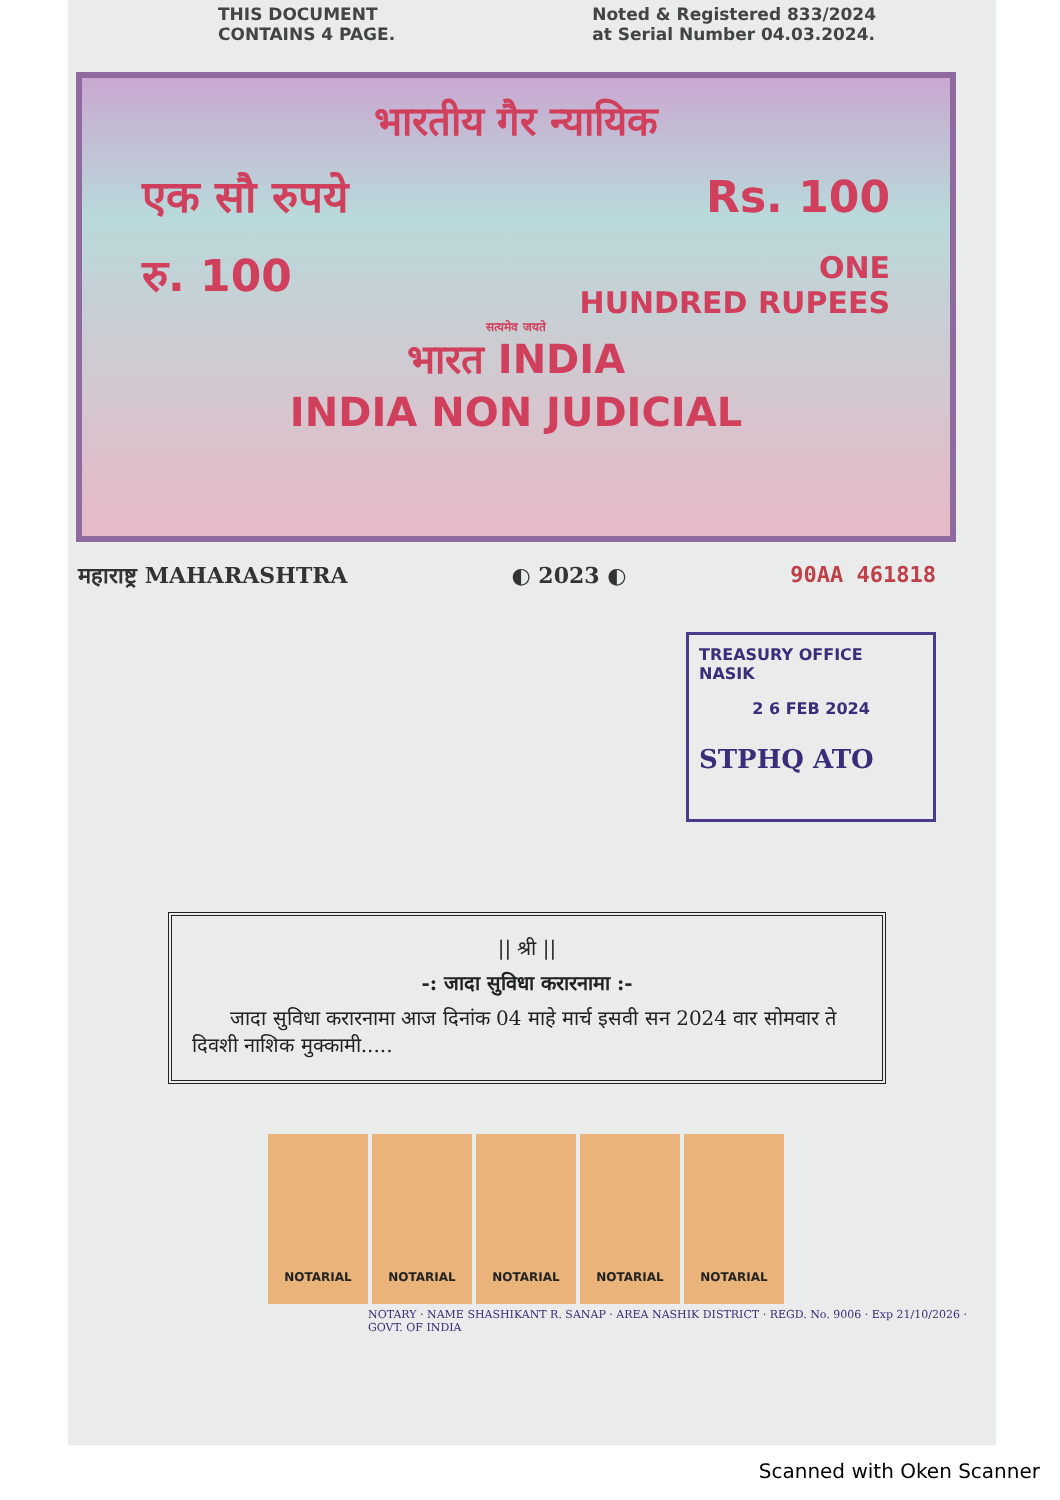THIS DOCUMENT
CONTAINS 4 PAGE.
Noted & Registered 833/2024
at Serial Number 04.03.2024.
भारतीय गैर न्यायिक
एक सौ रुपये Rs. 100
रु. 100 ONE
HUNDRED RUPEES
सत्यमेव जयते
भारत INDIA
INDIA NON JUDICIAL
महाराष्ट्र MAHARASHTRA ◐ 2023 ◐ 90AA 461818
TREASURY OFFICE NASIK
2 6 FEB 2024
STPHQ ATO
|| श्री ||
-: जादा सुविधा करारनामा :-
जादा सुविधा करारनामा आज दिनांक 04 माहे मार्च इसवी सन 2024 वार सोमवार ते दिवशी नाशिक मुक्कामी.....
NOTARIAL NOTARIAL NOTARIAL NOTARIAL NOTARIAL
NOTARY · NAME SHASHIKANT R. SANAP · AREA NASHIK DISTRICT · REGD. No. 9006 · Exp 21/10/2026 · GOVT. OF INDIA
Scanned with Oken Scanner